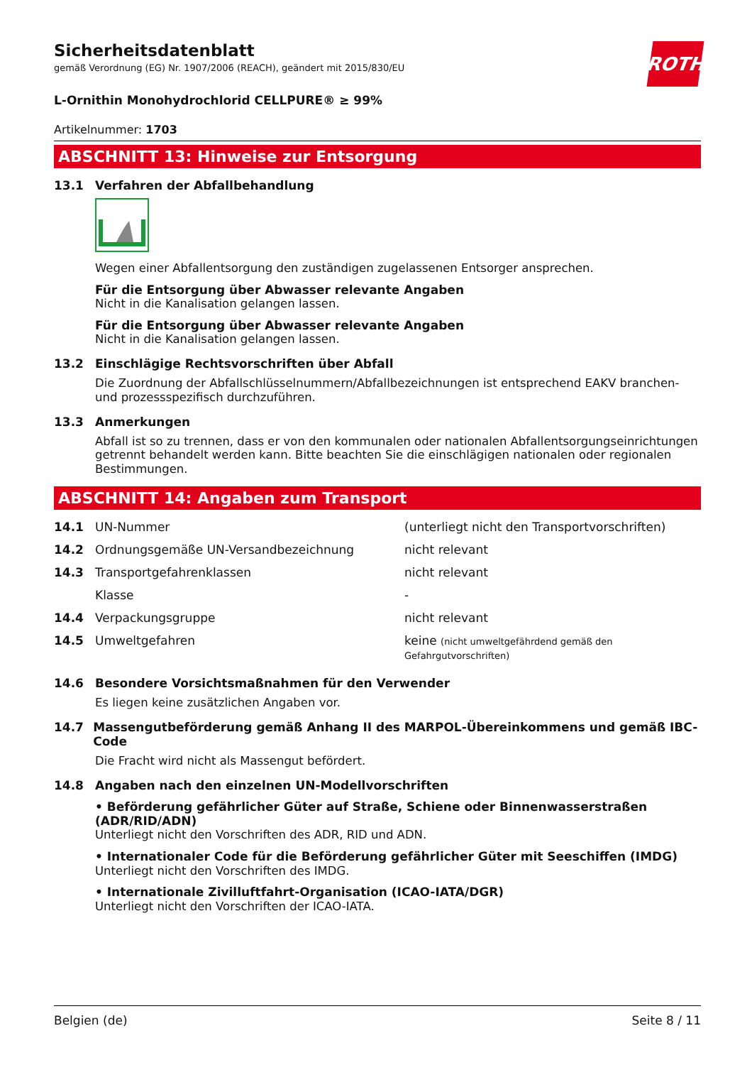ROTH
Sicherheitsdatenblatt
gemäß Verordnung (EG) Nr. 1907/2006 (REACH), geändert mit 2015/830/EU
L-Ornithin Monohydrochlorid CELLPURE® ≥ 99%
Artikelnummer: 1703
ABSCHNITT 13: Hinweise zur Entsorgung
13.1 Verfahren der Abfallbehandlung
Wegen einer Abfallentsorgung den zuständigen zugelassenen Entsorger ansprechen.
Für die Entsorgung über Abwasser relevante Angaben
Nicht in die Kanalisation gelangen lassen.
Für die Entsorgung über Abwasser relevante Angaben
Nicht in die Kanalisation gelangen lassen.
13.2 Einschlägige Rechtsvorschriften über Abfall
Die Zuordnung der Abfallschlüsselnummern/Abfallbezeichnungen ist entsprechend EAKV branchen- und prozessspezifisch durchzuführen.
13.3 Anmerkungen
Abfall ist so zu trennen, dass er von den kommunalen oder nationalen Abfallentsorgungseinrichtungen getrennt behandelt werden kann. Bitte beachten Sie die einschlägigen nationalen oder regionalen Bestimmungen.
ABSCHNITT 14: Angaben zum Transport
| 14.1 | UN-Nummer | (unterliegt nicht den Transportvorschriften) |
| 14.2 | Ordnungsgemäße UN-Versandbezeichnung | nicht relevant |
| 14.3 | Transportgefahrenklassen | nicht relevant |
| | Klasse | - |
| 14.4 | Verpackungsgruppe | nicht relevant |
| 14.5 | Umweltgefahren | keine (nicht umweltgefährdend gemäß den Gefahrgutvorschriften) |
14.6 Besondere Vorsichtsmaßnahmen für den Verwender
Es liegen keine zusätzlichen Angaben vor.
14.7 Massengutbeförderung gemäß Anhang II des MARPOL-Übereinkommens und gemäß IBC-Code
Die Fracht wird nicht als Massengut befördert.
14.8 Angaben nach den einzelnen UN-Modellvorschriften
• Beförderung gefährlicher Güter auf Straße, Schiene oder Binnenwasserstraßen (ADR/RID/ADN)
Unterliegt nicht den Vorschriften des ADR, RID und ADN.
• Internationaler Code für die Beförderung gefährlicher Güter mit Seeschiffen (IMDG)
Unterliegt nicht den Vorschriften des IMDG.
• Internationale Zivilluftfahrt-Organisation (ICAO-IATA/DGR)
Unterliegt nicht den Vorschriften der ICAO-IATA.
Belgien (de) Seite 8 / 11